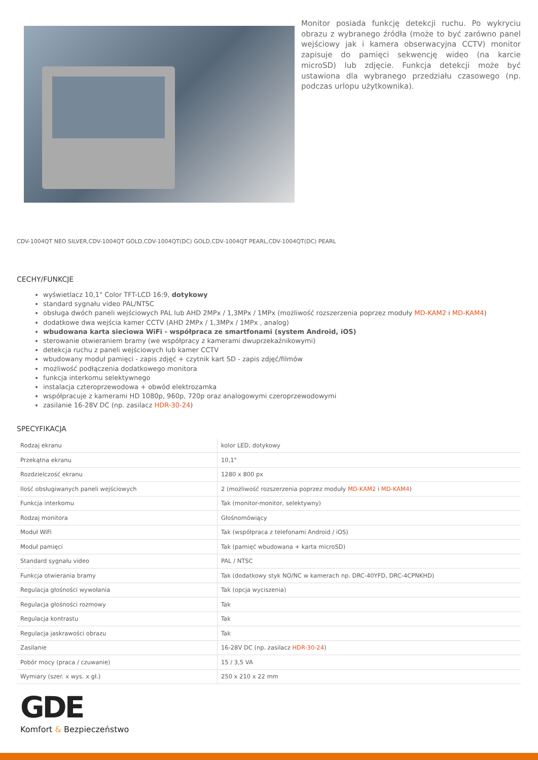Monitor posiada funkcję detekcji ruchu. Po wykryciu obrazu z wybranego źródła (może to być zarówno panel wejściowy jak i kamera obserwacyjna CCTV) monitor zapisuje do pamięci sekwencję wideo (na karcie microSD) lub zdjęcie. Funkcja detekcji może być ustawiona dla wybranego przedziału czasowego (np. podczas urlopu użytkownika).
CDV-1004QT NEO SILVER,CDV-1004QT GOLD,CDV-1004QT(DC) GOLD,CDV-1004QT PEARL,CDV-1004QT(DC) PEARL
CECHY/FUNKCJE
wyświetlacz 10,1" Color TFT-LCD 16:9, dotykowy
standard sygnału video PAL/NTSC
obsługa dwóch paneli wejściowych PAL lub AHD 2MPx / 1,3MPx / 1MPx (możliwość rozszerzenia poprzez moduły MD-KAM2 i MD-KAM4)
dodatkowe dwa wejścia kamer CCTV (AHD 2MPx / 1,3MPx / 1MPx , analog)
wbudowana karta sieciowa WiFi - współpraca ze smartfonami (system Android, iOS)
sterowanie otwieraniem bramy (we współpracy z kamerami dwuprzekaźnikowymi)
detekcja ruchu z paneli wejściowych lub kamer CCTV
wbudowany moduł pamięci - zapis zdjęć + czytnik kart SD - zapis zdjęć/filmów
możliwość podłączenia dodatkowego monitora
funkcja interkomu selektywnego
instalacja czteroprzewodowa + obwód elektrozamka
współpracuje z kamerami HD 1080p, 960p, 720p oraz analogowymi czeroprzewodowymi
zasilanie 16-28V DC (np. zasilacz HDR-30-24)
SPECYFIKACJA
| Rodzaj ekranu | kolor LED, dotykowy |
| Przekątna ekranu | 10,1" |
| Rozdzielczość ekranu | 1280 x 800 px |
| Ilość obsługiwanych paneli wejściowych | 2 (możliwość rozszerzenia poprzez moduły MD-KAM2 i MD-KAM4 ) |
| Funkcja interkomu | Tak (monitor-monitor, selektywny) |
| Rodzaj monitora | Głośnomówiący |
| Moduł WiFi | Tak (współpraca z telefonami Android / iOS) |
| Moduł pamięci | Tak (pamięć wbudowana + karta microSD) |
| Standard sygnału video | PAL / NTSC |
| Funkcja otwierania bramy | Tak (dodatkowy styk NO/NC w kamerach np. DRC-40YFD, DRC-4CPNKHD) |
| Regulacja głośności wywołania | Tak (opcja wyciszenia) |
| Regulacja głośności rozmowy | Tak |
| Regulacja kontrastu | Tak |
| Regulacja jaskrawości obrazu | Tak |
| Zasilanie | 16-28V DC (np. zasilacz HDR-30-24 ) |
| Pobór mocy (praca / czuwanie) | 15 / 3,5 VA |
| Wymiary (szer. x wys. x gł.) | 250 x 210 x 22 mm |
GDE
Komfort & Bezpieczeństwo